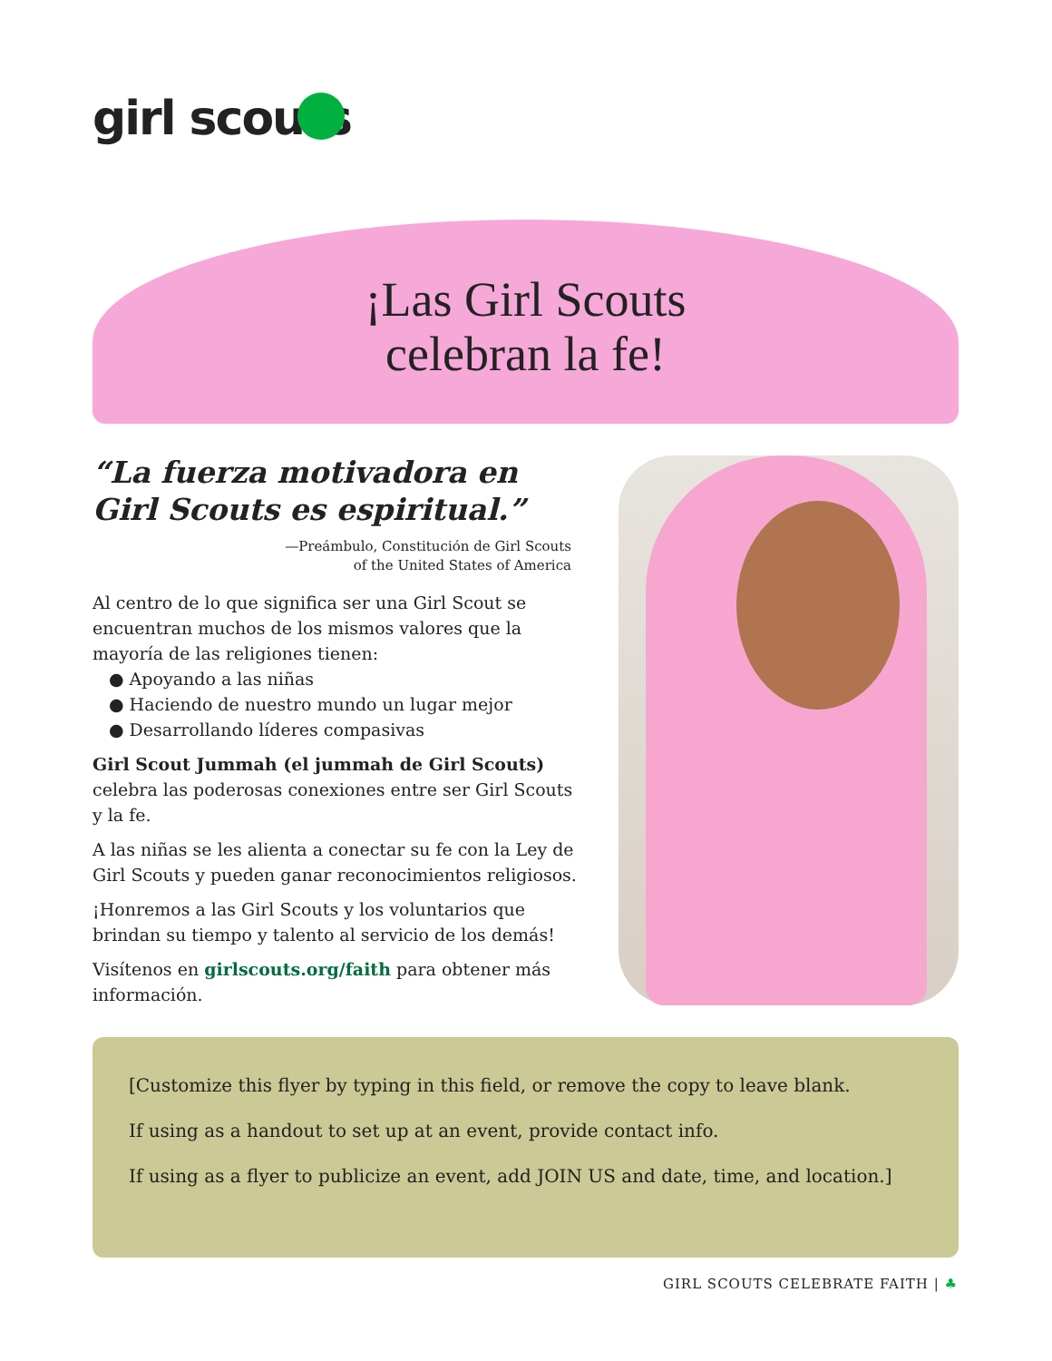girl scouts
¡Las Girl Scouts
celebran la fe!
“La fuerza motivadora en Girl Scouts es espiritual.”
—Preámbulo, Constitución de Girl Scouts
of the United States of America
Al centro de lo que significa ser una Girl Scout se encuentran muchos de los mismos valores que la mayoría de las religiones tienen:
● Apoyando a las niñas
● Haciendo de nuestro mundo un lugar mejor
● Desarrollando líderes compasivas
Girl Scout Jummah (el jummah de Girl Scouts) celebra las poderosas conexiones entre ser Girl Scouts y la fe.
A las niñas se les alienta a conectar su fe con la Ley de Girl Scouts y pueden ganar reconocimientos religiosos.
¡Honremos a las Girl Scouts y los voluntarios que brindan su tiempo y talento al servicio de los demás!
Visítenos en girlscouts.org/faith para obtener más información.
[Customize this flyer by typing in this field, or remove the copy to leave blank.
If using as a handout to set up at an event, provide contact info.
If using as a flyer to publicize an event, add JOIN US and date, time, and location.]
GIRL SCOUTS CELEBRATE FAITH | ♣